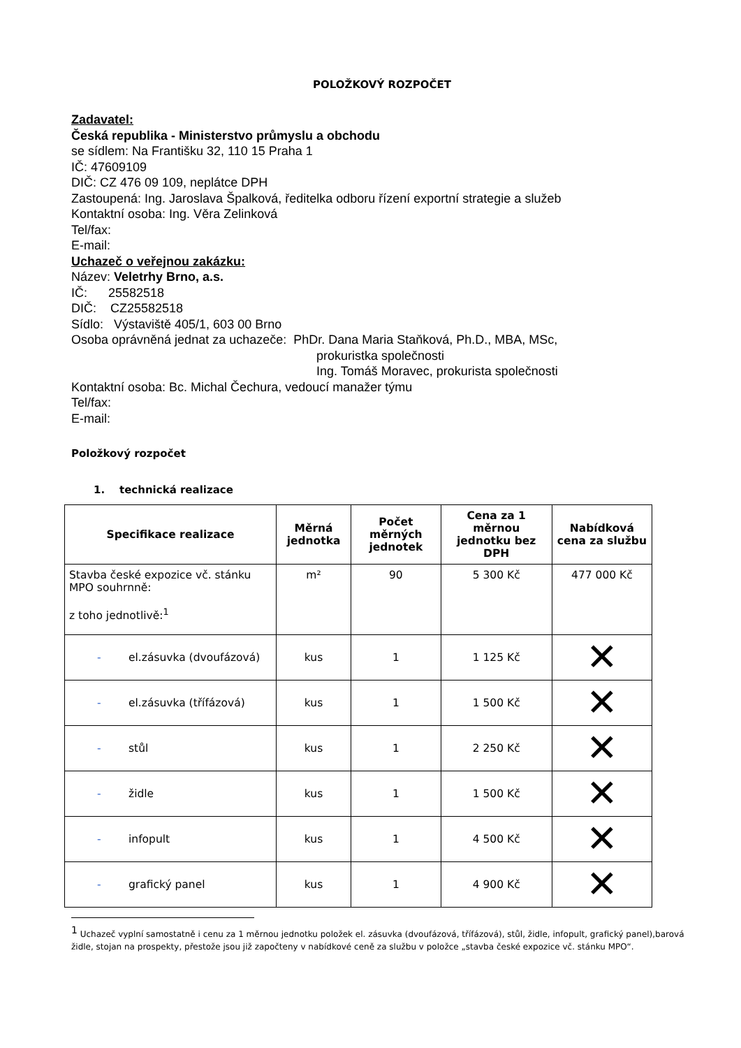POLOŽKOVÝ ROZPOČET
Zadavatel:
Česká republika - Ministerstvo průmyslu a obchodu
se sídlem: Na Františku 32, 110 15 Praha 1
IČ: 47609109
DIČ: CZ 476 09 109, neplátce DPH
Zastoupená: Ing. Jaroslava Špalková, ředitelka odboru řízení exportní strategie a služeb
Kontaktní osoba: Ing. Věra Zelinková
Tel/fax:
E-mail:
Uchazeč o veřejnou zakázku:
Název: Veletrhy Brno, a.s.
IČ: 25582518
DIČ: CZ25582518
Sídlo: Výstaviště 405/1, 603 00 Brno
Osoba oprávněná jednat za uchazeče: PhDr. Dana Maria Staňková, Ph.D., MBA, MSc,
prokuristka společnosti
Ing. Tomáš Moravec, prokurista společnosti
Kontaktní osoba: Bc. Michal Čechura, vedoucí manažer týmu
Tel/fax:
E-mail:
Položkový rozpočet
1. technická realizace
| Specifikace realizace | Měrná jednotka | Počet měrných jednotek | Cena za 1 měrnou jednotku bez DPH | Nabídková cena za službu |
| --- | --- | --- | --- | --- |
| Stavba české expozice vč. stánku MPO souhrnně: z toho jednotlivě:<sup>1</sup> | m² | 90 | 5 300 Kč | 477 000 Kč |
| - el.zásuvka (dvoufázová) | kus | 1 | 1 125 Kč | ✕ |
| - el.zásuvka (třífázová) | kus | 1 | 1 500 Kč | ✕ |
| - stůl | kus | 1 | 2 250 Kč | ✕ |
| - židle | kus | 1 | 1 500 Kč | ✕ |
| - infopult | kus | 1 | 4 500 Kč | ✕ |
| - grafický panel | kus | 1 | 4 900 Kč | ✕ |
<sup>1</sup> Uchazeč vyplní samostatně i cenu za 1 měrnou jednotku položek el. zásuvka (dvoufázová, třífázová), stůl, židle, infopult, grafický panel),barová židle, stojan na prospekty, přestože jsou již započteny v nabídkové ceně za službu v položce „stavba české expozice vč. stánku MPO“.